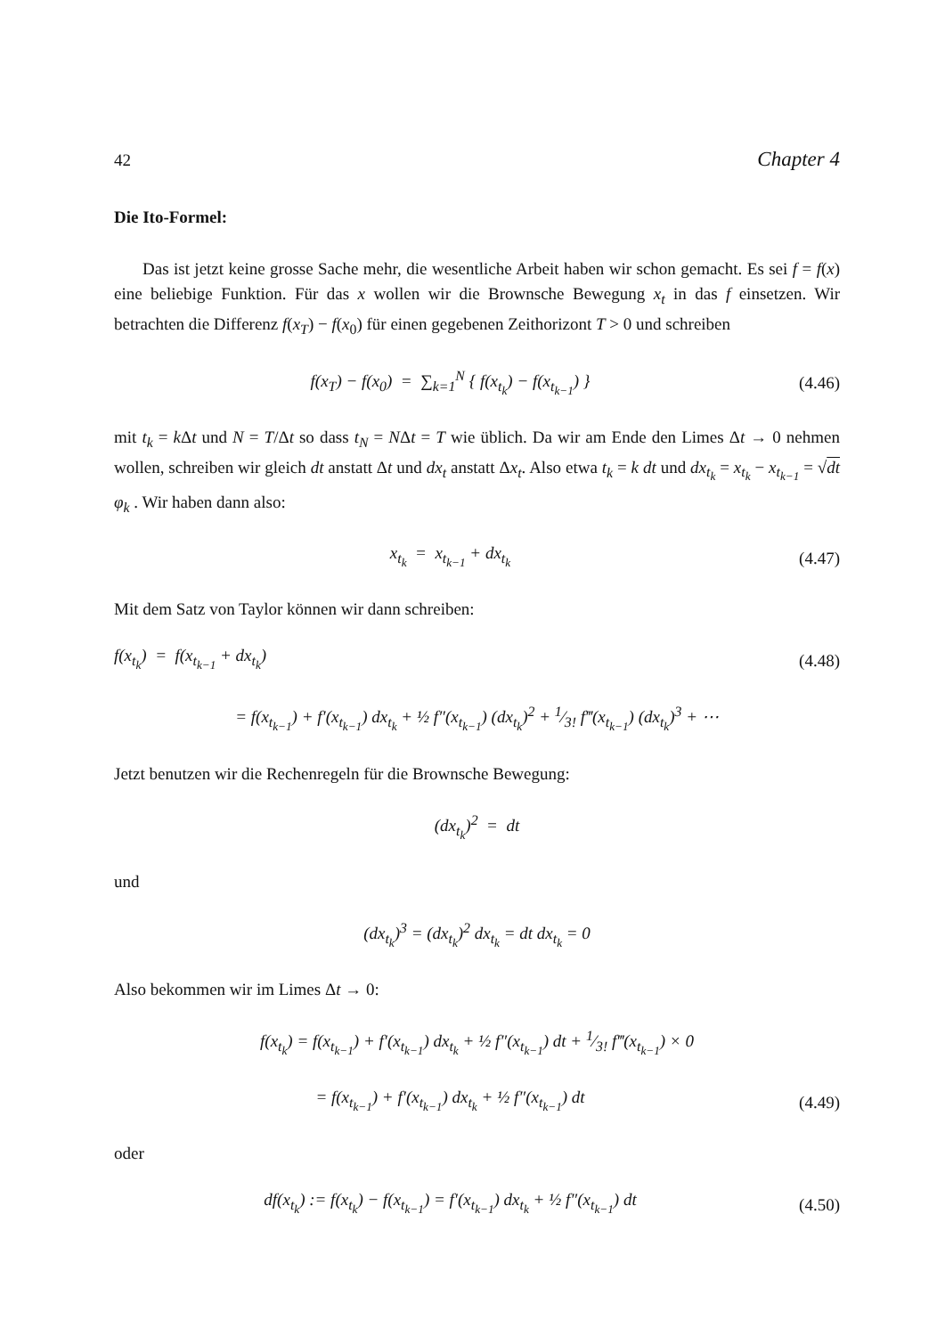42 Chapter 4
Die Ito-Formel:
Das ist jetzt keine grosse Sache mehr, die wesentliche Arbeit haben wir schon gemacht. Es sei f = f(x) eine beliebige Funktion. Für das x wollen wir die Brownsche Bewegung x<sub>t</sub> in das f einsetzen. Wir betrachten die Differenz f(x<sub>T</sub>) − f(x<sub>0</sub>) für einen gegebenen Zeithorizont T > 0 und schreiben
f(x<sub>T</sub>) − f(x<sub>0</sub>) = ∑<sub>k=1</sub><sup>N</sup> { f(x<sub>t<sub>k</sub></sub>) − f(x<sub>t<sub>k−1</sub></sub>) }
(4.46)
mit t<sub>k</sub> = k Δt und N = T/Δt so dass t<sub>N</sub> = NΔt = T wie üblich. Da wir am Ende den Limes Δt → 0 nehmen wollen, schreiben wir gleich dt anstatt Δt und dx<sub>t</sub> anstatt Δx<sub>t</sub>. Also etwa t<sub>k</sub> = k dt und dx<sub>t<sub>k</sub></sub> = x<sub>t<sub>k</sub></sub> − x<sub>t<sub>k−1</sub></sub> = √dt φ<sub>k</sub> . Wir haben dann also:
x<sub>t<sub>k</sub></sub> = x<sub>t<sub>k−1</sub></sub> + dx<sub>t<sub>k</sub></sub>
(4.47)
Mit dem Satz von Taylor können wir dann schreiben:
f(x<sub>t<sub>k</sub></sub>) = f(x<sub>t<sub>k−1</sub></sub> + dx<sub>t<sub>k</sub></sub>)
(4.48)
= f(x<sub>t<sub>k−1</sub></sub>) + f′(x<sub>t<sub>k−1</sub></sub>) dx<sub>t<sub>k</sub></sub> + ½ f″(x<sub>t<sub>k−1</sub></sub>) (dx<sub>t<sub>k</sub></sub>)<sup>2</sup> + 1⁄3! f‴(x<sub>t<sub>k−1</sub></sub>) (dx<sub>t<sub>k</sub></sub>)<sup>3</sup> + ⋯
Jetzt benutzen wir die Rechenregeln für die Brownsche Bewegung:
(dx<sub>t<sub>k</sub></sub>)<sup>2</sup> = dt
und
(dx<sub>t<sub>k</sub></sub>)<sup>3</sup> = (dx<sub>t<sub>k</sub></sub>)<sup>2</sup> dx<sub>t<sub>k</sub></sub> = dt dx<sub>t<sub>k</sub></sub> = 0
Also bekommen wir im Limes Δt → 0:
f(x<sub>t<sub>k</sub></sub>) = f(x<sub>t<sub>k−1</sub></sub>) + f′(x<sub>t<sub>k−1</sub></sub>) dx<sub>t<sub>k</sub></sub> + ½ f″(x<sub>t<sub>k−1</sub></sub>) dt + 1⁄3! f‴(x<sub>t<sub>k−1</sub></sub>) × 0
= f(x<sub>t<sub>k−1</sub></sub>) + f′(x<sub>t<sub>k−1</sub></sub>) dx<sub>t<sub>k</sub></sub> + ½ f″(x<sub>t<sub>k−1</sub></sub>) dt
(4.49)
oder
df(x<sub>t<sub>k</sub></sub>) := f(x<sub>t<sub>k</sub></sub>) − f(x<sub>t<sub>k−1</sub></sub>) = f′(x<sub>t<sub>k−1</sub></sub>) dx<sub>t<sub>k</sub></sub> + ½ f″(x<sub>t<sub>k−1</sub></sub>) dt
(4.50)